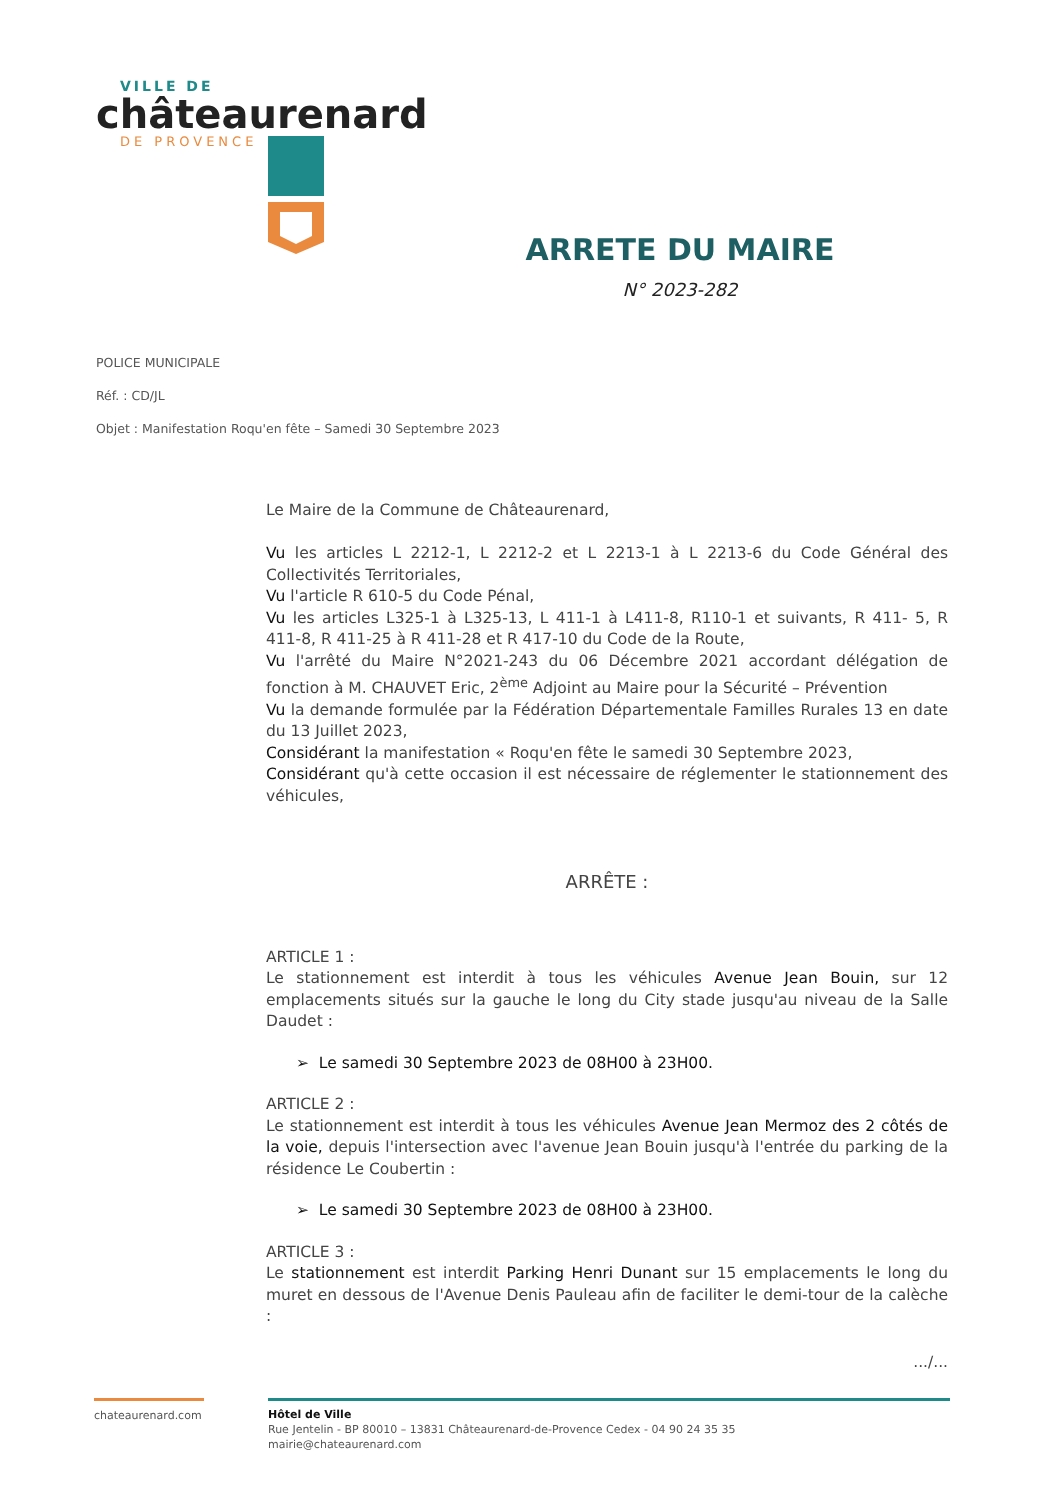VILLE DE
châteaurenard
DE PROVENCE
ARRETE DU MAIRE
N° 2023-282
POLICE MUNICIPALE
Réf. : CD/JL
Objet : Manifestation Roqu'en fête – Samedi 30 Septembre 2023
Le Maire de la Commune de Châteaurenard,
Vu les articles L 2212-1, L 2212-2 et L 2213-1 à L 2213-6 du Code Général des Collectivités Territoriales,
Vu l'article R 610-5 du Code Pénal,
Vu les articles L325-1 à L325-13, L 411-1 à L411-8, R110-1 et suivants, R 411- 5, R 411-8, R 411-25 à R 411-28 et R 417-10 du Code de la Route,
Vu l'arrêté du Maire N°2021-243 du 06 Décembre 2021 accordant délégation de fonction à M. CHAUVET Eric, 2<sup>ème</sup> Adjoint au Maire pour la Sécurité – Prévention
Vu la demande formulée par la Fédération Départementale Familles Rurales 13 en date du 13 Juillet 2023,
Considérant la manifestation « Roqu'en fête le samedi 30 Septembre 2023,
Considérant qu'à cette occasion il est nécessaire de réglementer le stationnement des véhicules,
ARRÊTE :
ARTICLE 1 :
Le stationnement est interdit à tous les véhicules Avenue Jean Bouin, sur 12 emplacements situés sur la gauche le long du City stade jusqu'au niveau de la Salle Daudet :
➢ Le samedi 30 Septembre 2023 de 08H00 à 23H00.
ARTICLE 2 :
Le stationnement est interdit à tous les véhicules Avenue Jean Mermoz des 2 côtés de la voie, depuis l'intersection avec l'avenue Jean Bouin jusqu'à l'entrée du parking de la résidence Le Coubertin :
➢ Le samedi 30 Septembre 2023 de 08H00 à 23H00.
ARTICLE 3 :
Le stationnement est interdit Parking Henri Dunant sur 15 emplacements le long du muret en dessous de l'Avenue Denis Pauleau afin de faciliter le demi-tour de la calèche :
.../...
chateaurenard.com
Hôtel de Ville
Rue Jentelin - BP 80010 – 13831 Châteaurenard-de-Provence Cedex - 04 90 24 35 35
mairie@chateaurenard.com